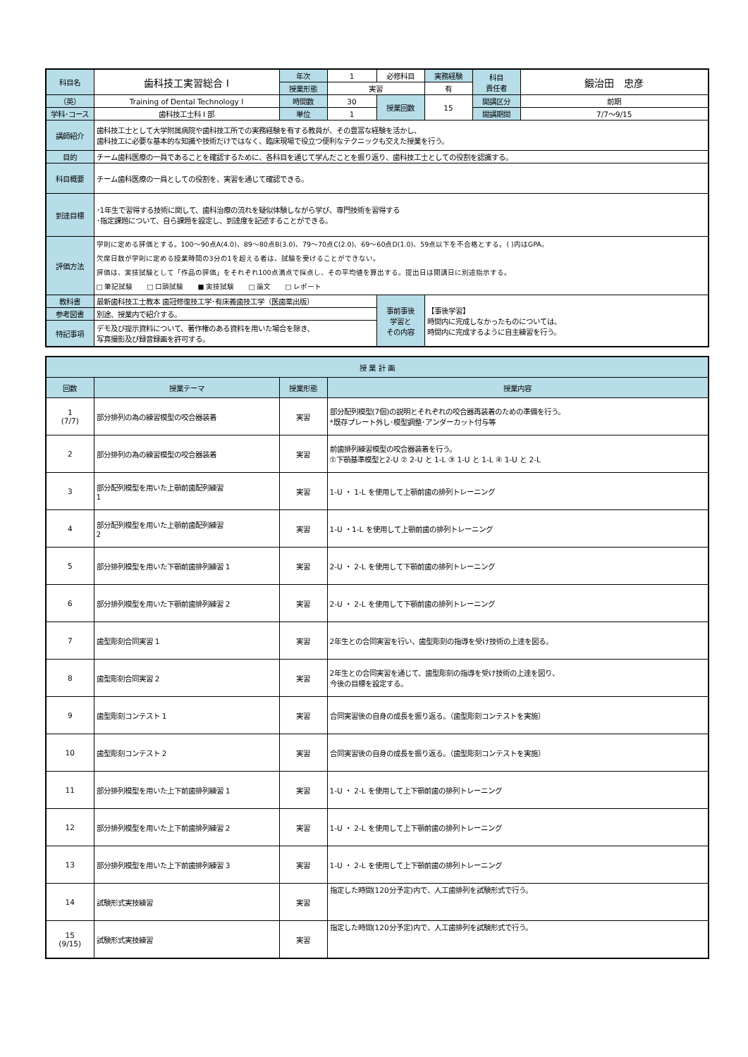| 科目名 | 歯科技工実習総合 I | 年次 | 1 | 必修科目 | 実務経験 | 科目 責任者 | 鍛治田 忠彦 |
| | | 授業形態 | 実習 | | 有 | | |
| （英） | Training of Dental Technology I | 時間数 | 30 | 授業回数 | 15 | 開講区分 | 前期 |
| 学科･コース | 歯科技工士科 I 部 | 単位 | 1 | | | 開講期間 | 7/7〜9/15 |
| 講師紹介 | 歯科技工士として大学附属病院や歯科技工所での実務経験を有する教員が、その豊富な経験を活かし、 歯科技工に必要な基本的な知識や技術だけではなく、臨床現場で役立つ便利なテクニックも交えた授業を行う。 | | | | | | |
| 目的 | チーム歯科医療の一員であることを確認するために、各科目を通じて学んだことを振り返り、歯科技工士としての役割を認識する。 | | | | | | |
| 科目概要 | チーム歯科医療の一員としての役割を、実習を通じて確認できる。 | | | | | | |
| 到達目標 | ･1年生で習得する技術に関して、歯科治療の流れを疑似体験しながら学び、専門技術を習得する ･指定課題について、自ら課題を設定し、到達度を記述することができる。 | | | | | | |
| 評価方法 | 学則に定める評価とする。100〜90点A(4.0)、89〜80点B(3.0)、79〜70点C(2.0)、69〜60点D(1.0)、59点以下を不合格とする。( )内はGPA。 欠席日数が学則に定める授業時間の3分の1を超える者は、試験を受けることができない。 評価は、実技試験として「作品の評価」をそれぞれ100点満点で採点し、その平均値を算出する。提出日は開講日に別途指示する。 □ 筆記試験 □ 口頭試験 ■ 実技試験 □ 論文 □ レポート | | | | | | |
| 教科書 | 最新歯科技工士教本 歯冠修復技工学･有床義歯技工学（医歯薬出版） | | | 事前事後 学習と その内容 | 【事後学習】 時間内に完成しなかったものについては、 時間内に完成するように自主練習を行う。 | | |
| 参考図書 | 別途、授業内で紹介する。 | | | | | | |
| 特記事項 | デモ及び提示資料について、著作権のある資料を用いた場合を除き、 写真撮影及び録音録画を許可する。 | | | | | | |
| 授 業 計 画 | | | |
| --- | --- | --- | --- |
| 回数 | 授業テーマ | 授業形態 | 授業内容 |
| 1 (7/7) | 部分排列の為の練習模型の咬合器装着 | 実習 | 部分配列模型(7個)の説明とそれぞれの咬合器再装着のための準備を行う。 *既存プレート外し･模型調整･アンダーカット付与等 |
| 2 | 部分排列の為の練習模型の咬合器装着 | 実習 | 前歯排列練習模型の咬合器装着を行う。 ①下顎基準模型と2-U ② 2-U と 1-L ③ 1-U と 1-L ④ 1-U と 2-L |
| 3 | 部分配列模型を用いた上顎前歯配列練習 1 | 実習 | 1-U ・ 1-L を使用して上顎前歯の排列トレーニング |
| 4 | 部分配列模型を用いた上顎前歯配列練習 2 | 実習 | 1-U ・1-L を使用して上顎前歯の排列トレーニング |
| 5 | 部分排列模型を用いた下顎前歯排列練習 1 | 実習 | 2-U ・ 2-L を使用して下顎前歯の排列トレーニング |
| 6 | 部分排列模型を用いた下顎前歯排列練習 2 | 実習 | 2-U ・ 2-L を使用して下顎前歯の排列トレーニング |
| 7 | 歯型彫刻合同実習 1 | 実習 | 2年生との合同実習を行い、歯型彫刻の指導を受け技術の上達を図る。 |
| 8 | 歯型彫刻合同実習 2 | 実習 | 2年生との合同実習を通じて、歯型彫刻の指導を受け技術の上達を図り、 今後の目標を設定する。 |
| 9 | 歯型彫刻コンテスト 1 | 実習 | 合同実習後の自身の成長を振り返る。（歯型彫刻コンテストを実施） |
| 10 | 歯型彫刻コンテスト 2 | 実習 | 合同実習後の自身の成長を振り返る。（歯型彫刻コンテストを実施） |
| 11 | 部分排列模型を用いた上下前歯排列練習 1 | 実習 | 1-U ・ 2-L を使用して上下顎前歯の排列トレーニング |
| 12 | 部分排列模型を用いた上下前歯排列練習 2 | 実習 | 1-U ・ 2-L を使用して上下顎前歯の排列トレーニング |
| 13 | 部分排列模型を用いた上下前歯排列練習 3 | 実習 | 1-U ・ 2-L を使用して上下顎前歯の排列トレーニング |
| 14 | 試験形式実技練習 | 実習 | 指定した時間(120分予定)内で、人工歯排列を試験形式で行う。 |
| 15 (9/15) | 試験形式実技練習 | 実習 | 指定した時間(120分予定)内で、人工歯排列を試験形式で行う。 |